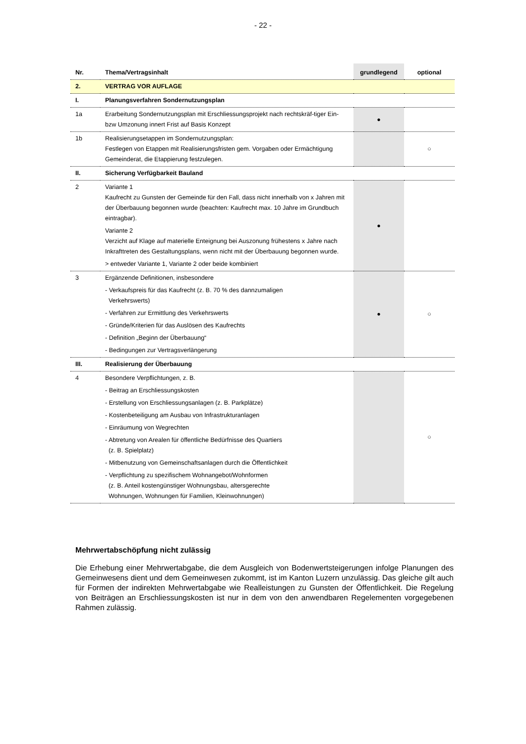- 22 -
| Nr. | Thema/Vertragsinhalt | grundlegend | optional |
| --- | --- | --- | --- |
| 2. | VERTRAG VOR AUFLAGE | | |
| I. | Planungsverfahren Sondernutzungsplan | | |
| 1a | Erarbeitung Sondernutzungsplan mit Erschliessungsprojekt nach rechtskräf-tiger Ein- bzw Umzonung innert Frist auf Basis Konzept | ● | |
| 1b | Realisierungsetappen im Sondernutzungsplan: Festlegen von Etappen mit Realisierungsfristen gem. Vorgaben oder Ermächtigung Gemeinderat, die Etappierung festzulegen. | | ○ |
| II. | Sicherung Verfügbarkeit Bauland | | |
| 2 | Variante 1 Kaufrecht zu Gunsten der Gemeinde für den Fall, dass nicht innerhalb von x Jahren mit der Überbauung begonnen wurde (beachten: Kaufrecht max. 10 Jahre im Grundbuch eintragbar). Variante 2 Verzicht auf Klage auf materielle Enteignung bei Auszonung frühestens x Jahre nach Inkrafttreten des Gestaltungsplans, wenn nicht mit der Überbauung begonnen wurde. > entweder Variante 1, Variante 2 oder beide kombiniert | ● | |
| 3 | Ergänzende Definitionen, insbesondere - Verkaufspreis für das Kaufrecht (z. B. 70 % des dannzumaligen Verkehrswerts) - Verfahren zur Ermittlung des Verkehrswerts - Gründe/Kriterien für das Auslösen des Kaufrechts - Definition „Beginn der Überbauung“ - Bedingungen zur Vertragsverlängerung | ● | ○ |
| III. | Realisierung der Überbauung | | |
| 4 | Besondere Verpflichtungen, z. B. - Beitrag an Erschliessungskosten - Erstellung von Erschliessungsanlagen (z. B. Parkplätze) - Kostenbeteiligung am Ausbau von Infrastrukturanlagen - Einräumung von Wegrechten - Abtretung von Arealen für öffentliche Bedürfnisse des Quartiers (z. B. Spielplatz) - Mitbenutzung von Gemeinschaftsanlagen durch die Öffentlichkeit - Verpflichtung zu spezifischem Wohnangebot/Wohnformen (z. B. Anteil kostengünstiger Wohnungsbau, altersgerechte Wohnungen, Wohnungen für Familien, Kleinwohnungen) | | ○ |
Mehrwertabschöpfung nicht zulässig
Die Erhebung einer Mehrwertabgabe, die dem Ausgleich von Bodenwertsteigerungen infolge Planungen des Gemeinwesens dient und dem Gemeinwesen zukommt, ist im Kanton Luzern unzulässig. Das gleiche gilt auch für Formen der indirekten Mehrwertabgabe wie Realleistungen zu Gunsten der Öffentlichkeit. Die Regelung von Beiträgen an Erschliessungskosten ist nur in dem von den anwendbaren Regelementen vorgegebenen Rahmen zulässig.